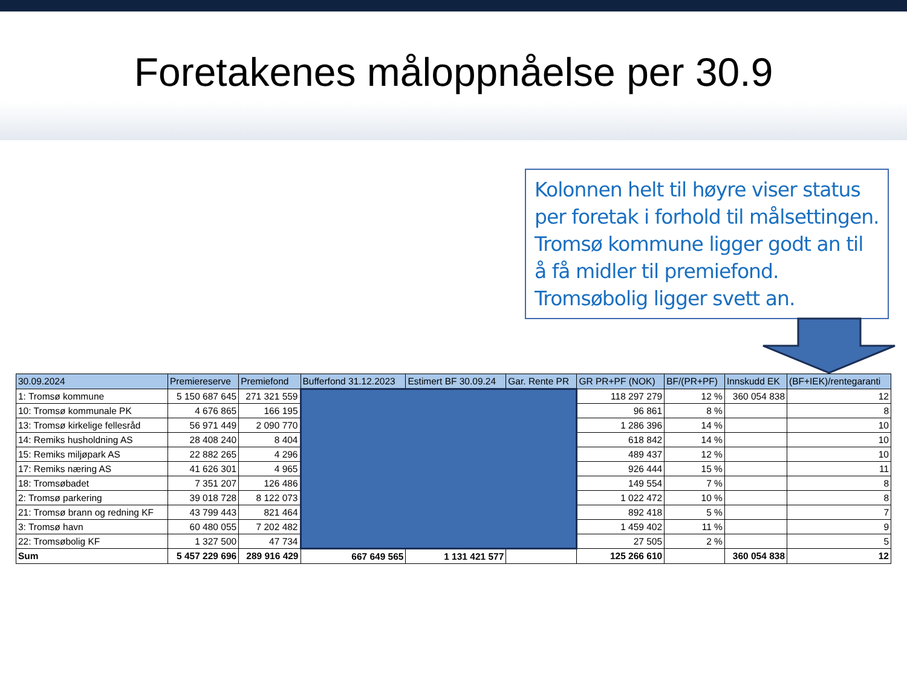Foretakenes måloppnåelse per 30.9
Kolonnen helt til høyre viser status per foretak i forhold til målsettingen. Tromsø kommune ligger godt an til å få midler til premiefond. Tromsøbolig ligger svett an.
| 30.09.2024 | Premiereserve | Premiefond | Bufferfond 31.12.2023 | Estimert BF 30.09.24 | Gar. Rente PR | GR PR+PF (NOK) | BF/(PR+PF) | Innskudd EK | (BF+IEK)/rentegaranti |
| --- | --- | --- | --- | --- | --- | --- | --- | --- | --- |
| 1: Tromsø kommune | 5 150 687 645 | 271 321 559 | | | | 118 297 279 | 12 % | 360 054 838 | 12 |
| 10: Tromsø kommunale PK | 4 676 865 | 166 195 | | | | 96 861 | 8 % | | 8 |
| 13: Tromsø kirkelige fellesråd | 56 971 449 | 2 090 770 | | | | 1 286 396 | 14 % | | 10 |
| 14: Remiks husholdning AS | 28 408 240 | 8 404 | | | | 618 842 | 14 % | | 10 |
| 15: Remiks miljøpark AS | 22 882 265 | 4 296 | | | | 489 437 | 12 % | | 10 |
| 17: Remiks næring AS | 41 626 301 | 4 965 | | | | 926 444 | 15 % | | 11 |
| 18: Tromsøbadet | 7 351 207 | 126 486 | | | | 149 554 | 7 % | | 8 |
| 2: Tromsø parkering | 39 018 728 | 8 122 073 | | | | 1 022 472 | 10 % | | 8 |
| 21: Tromsø brann og redning KF | 43 799 443 | 821 464 | | | | 892 418 | 5 % | | 7 |
| 3: Tromsø havn | 60 480 055 | 7 202 482 | | | | 1 459 402 | 11 % | | 9 |
| 22: Tromsøbolig KF | 1 327 500 | 47 734 | | | | 27 505 | 2 % | | 5 |
| Sum | 5 457 229 696 | 289 916 429 | 667 649 565 | 1 131 421 577 | | 125 266 610 | | 360 054 838 | 12 |